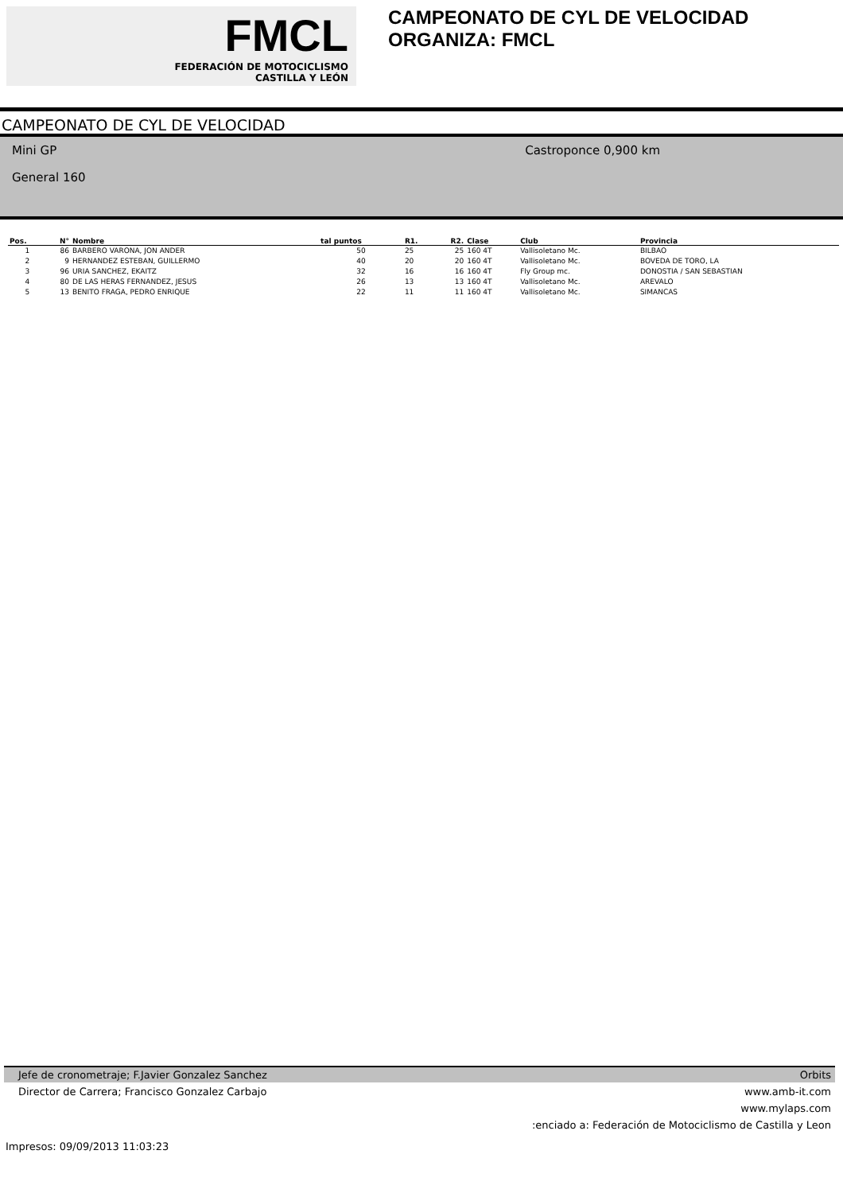FMCL
FEDERACIÓN DE MOTOCICLISMO
CASTILLA Y LEÓN
CAMPEONATO DE CYL DE VELOCIDAD
ORGANIZA: FMCL
CAMPEONATO DE CYL DE VELOCIDAD
Mini GP
General 160
Castroponce 0,900 km
| Pos. | N° | Nombre | tal puntos | R1. | R2. | Clase | Club | Provincia |
| --- | --- | --- | --- | --- | --- | --- | --- | --- |
| 1 | 86 | BARBERO VARONA, JON ANDER | 50 | 25 | 25 | 160 4T | Vallisoletano Mc. | BILBAO |
| 2 | 9 | HERNANDEZ ESTEBAN, GUILLERMO | 40 | 20 | 20 | 160 4T | Vallisoletano Mc. | BOVEDA DE TORO, LA |
| 3 | 96 | URIA SANCHEZ, EKAITZ | 32 | 16 | 16 | 160 4T | Fly Group mc. | DONOSTIA / SAN SEBASTIAN |
| 4 | 80 | DE LAS HERAS FERNANDEZ, JESUS | 26 | 13 | 13 | 160 4T | Vallisoletano Mc. | AREVALO |
| 5 | 13 | BENITO FRAGA, PEDRO ENRIQUE | 22 | 11 | 11 | 160 4T | Vallisoletano Mc. | SIMANCAS |
Jefe de cronometraje; F.Javier Gonzalez Sanchez Orbits
Director de Carrera; Francisco Gonzalez Carbajo www.amb-it.com
www.mylaps.com
:enciado a: Federación de Motociclismo de Castilla y Leon
Impresos: 09/09/2013 11:03:23